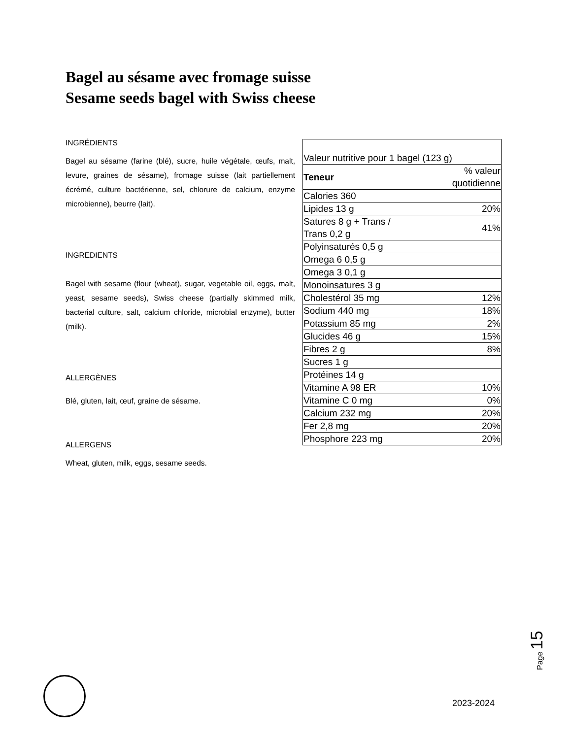Bagel au sésame avec fromage suisse
Sesame seeds bagel with Swiss cheese
INGRÉDIENTS
Bagel au sésame (farine (blé), sucre, huile végétale, œufs, malt, levure, graines de sésame), fromage suisse (lait partiellement écrémé, culture bactérienne, sel, chlorure de calcium, enzyme microbienne), beurre (lait).
INGREDIENTS
Bagel with sesame (flour (wheat), sugar, vegetable oil, eggs, malt, yeast, sesame seeds), Swiss cheese (partially skimmed milk, bacterial culture, salt, calcium chloride, microbial enzyme), butter (milk).
ALLERGÈNES
Blé, gluten, lait, œuf, graine de sésame.
ALLERGENS
Wheat, gluten, milk, eggs, sesame seeds.
| Valeur nutritive pour 1 bagel (123 g) | |
| Teneur | % valeur quotidienne |
| Calories 360 | |
| Lipides 13 g | 20% |
| Satures 8 g + Trans / Trans 0,2 g | 41% |
| Polyinsaturés 0,5 g | |
| Omega 6 0,5 g | |
| Omega 3 0,1 g | |
| Monoinsatures 3 g | |
| Cholestérol 35 mg | 12% |
| Sodium 440 mg | 18% |
| Potassium 85 mg | 2% |
| Glucides 46 g | 15% |
| Fibres 2 g | 8% |
| Sucres 1 g | |
| Protéines 14 g | |
| Vitamine A 98 ER | 10% |
| Vitamine C 0 mg | 0% |
| Calcium 232 mg | 20% |
| Fer 2,8 mg | 20% |
| Phosphore 223 mg | 20% |
Page 15
2023-2024